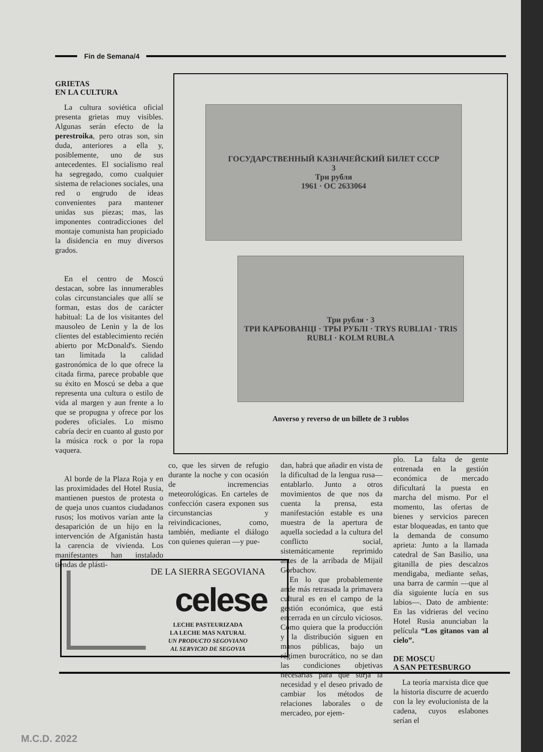Fin de Semana/4
GRIETAS
EN LA CULTURA
La cultura soviética oficial presenta grietas muy visibles. Algunas serán efecto de la perestroika, pero otras son, sin duda, anteriores a ella y, posiblemente, uno de sus antecedentes. El socialismo real ha segregado, como cualquier sistema de relaciones sociales, una red o engrudo de ideas convenientes para mantener unidas sus piezas; mas, las imponentes contradicciones del montaje comunista han propiciado la disidencia en muy diversos grados.
En el centro de Moscú destacan, sobre las innumerables colas circunstanciales que allí se forman, estas dos de carácter habitual: La de los visitantes del mausoleo de Lenin y la de los clientes del establecimiento recién abierto por McDonald's. Siendo tan limitada la calidad gastronómica de lo que ofrece la citada firma, parece probable que su éxito en Moscú se deba a que representa una cultura o estilo de vida al margen y aun frente a lo que se propugna y ofrece por los poderes oficiales. Lo mismo cabría decir en cuanto al gusto por la música rock o por la ropa vaquera.
Al borde de la Plaza Roja y en las proximidades del Hotel Rusia, mantienen puestos de protesta o de queja unos cuantos ciudadanos rusos; los motivos varían ante la desaparición de un hijo en la intervención de Afganistán hasta la carencia de vivienda. Los manifestantes han instalado tiendas de plásti-
ГОСУДАРСТВЕННЫЙ КАЗНАЧЕЙСКИЙ БИЛЕТ СССР
3
Три рубля
1961 · ОС 2633064
Три рубля · 3
ТРИ КАРБОВАНЦІ · ТРЫ РУБЛІ · TRYS RUBLIAI · TRIS RUBLI · KOLM RUBLA
Anverso y reverso de un billete de 3 rublos
co, que les sirven de refugio durante la noche y con ocasión de incremencias meteorológicas. En carteles de confección casera exponen sus circunstancias y reivindicaciones, como, también, mediante el diálogo con quienes quieran —y pue-
dan, habrá que añadir en vista de la dificultad de la lengua rusa— entablarlo. Junto a otros movimientos de que nos da cuenta la prensa, esta manifestación estable es una muestra de la apertura de aquella sociedad a la cultura del conflicto social, sistemáticamente reprimido antes de la arribada de Mijail Gorbachov.
En lo que probablemente ande más retrasada la primavera cultural es en el campo de la gestión económica, que está encerrada en un círculo viciosos. Como quiera que la producción y la distribución siguen en manos públicas, bajo un régimen burocrático, no se dan las condiciones objetivas necesarias para que surja la necesidad y el deseo privado de cambiar los métodos de relaciones laborales o de mercadeo, por ejem-
plo. La falta de gente entrenada en la gestión económica de mercado dificultará la puesta en marcha del mismo. Por el momento, las ofertas de bienes y servicios parecen estar bloqueadas, en tanto que la demanda de consumo aprieta: Junto a la llamada catedral de San Basilio, una gitanilla de pies descalzos mendigaba, mediante señas, una barra de carmín —que al día siguiente lucía en sus labios—. Dato de ambiente: En las vidrieras del vecino Hotel Rusia anunciaban la película “Los gitanos van al cielo”.
DE MOSCU
A SAN PETESBURGO
La teoría marxista dice que la historia discurre de acuerdo con la ley evolucionista de la cadena, cuyos eslabones serían el
DE LA SIERRA SEGOVIANA
celese
LECHE PASTEURIZADA
LA LECHE MAS NATURAL
UN PRODUCTO SEGOVIANO
AL SERVICIO DE SEGOVIA
M.C.D. 2022